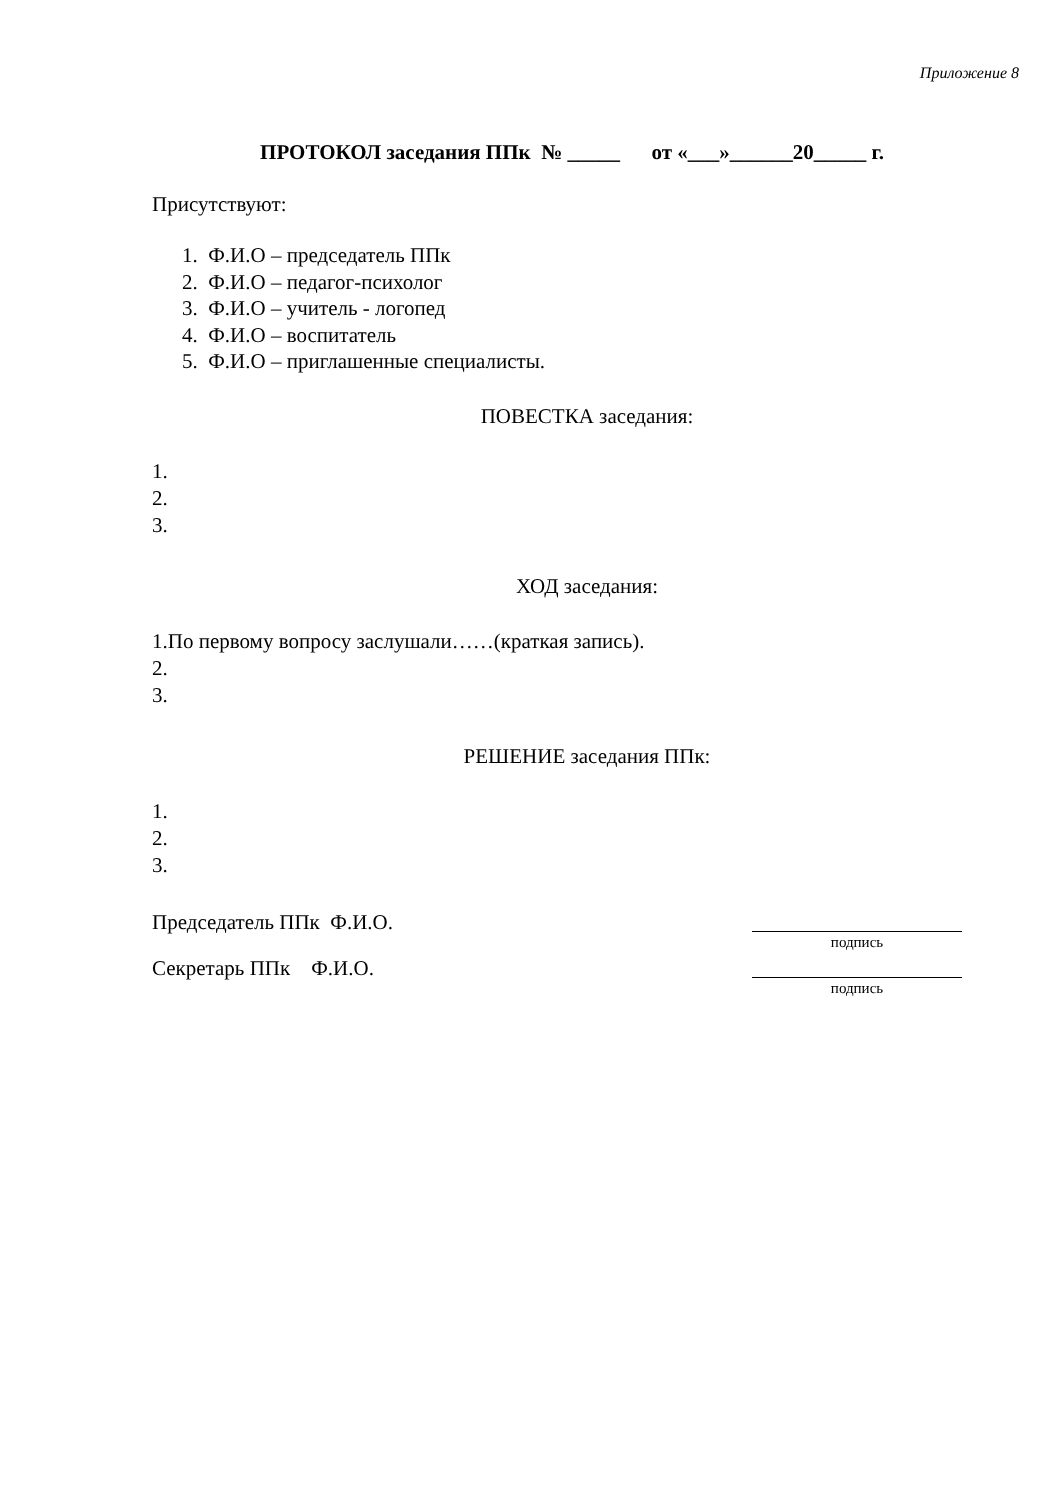Приложение 8
ПРОТОКОЛ заседания ППк № _____ от «___»______20_____ г.
Присутствуют:
1. Ф.И.О – председатель ППк
2. Ф.И.О – педагог-психолог
3. Ф.И.О – учитель - логопед
4. Ф.И.О – воспитатель
5. Ф.И.О – приглашенные специалисты.
ПОВЕСТКА заседания:
1.
2.
3.
ХОД заседания:
1.По первому вопросу заслушали……(краткая запись).
2.
3.
РЕШЕНИЕ заседания ППк:
1.
2.
3.
Председатель ППк Ф.И.О.
подпись
Секретарь ППк Ф.И.О.
подпись